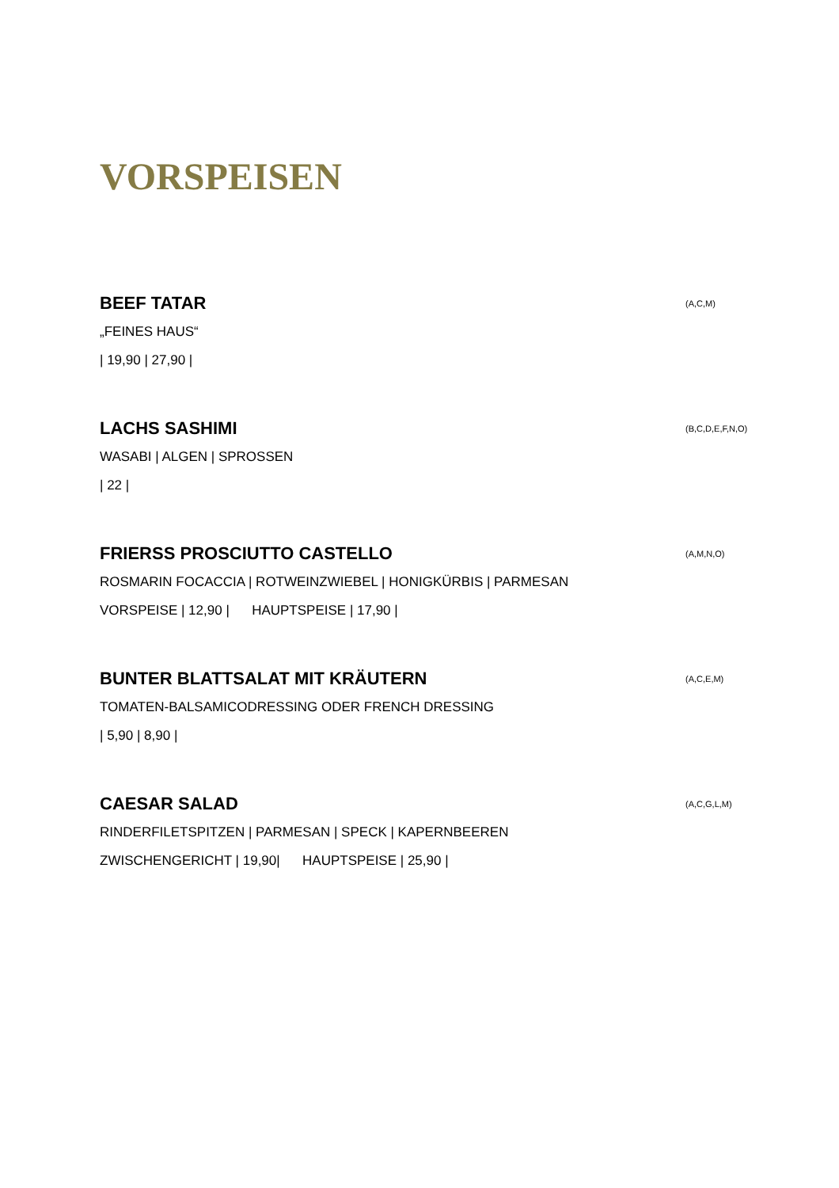VORSPEISEN
BEEF TATAR (A,C,M)
„FEINES HAUS“
| 19,90 | 27,90 |
LACHS SASHIMI (B,C,D,E,F,N,O)
WASABI | ALGEN | SPROSSEN
| 22 |
FRIERSS PROSCIUTTO CASTELLO (A,M,N,O)
ROSMARIN FOCACCIA | ROTWEINZWIEBEL | HONIGKÜRBIS | PARMESAN
VORSPEISE | 12,90 | HAUPTSPEISE | 17,90 |
BUNTER BLATTSALAT MIT KRÄUTERN (A,C,E,M)
TOMATEN-BALSAMICODRESSING ODER FRENCH DRESSING
| 5,90 | 8,90 |
CAESAR SALAD (A,C,G,L,M)
RINDERFILETSPITZEN | PARMESAN | SPECK | KAPERNBEEREN
ZWISCHENGERICHT | 19,90| HAUPTSPEISE | 25,90 |